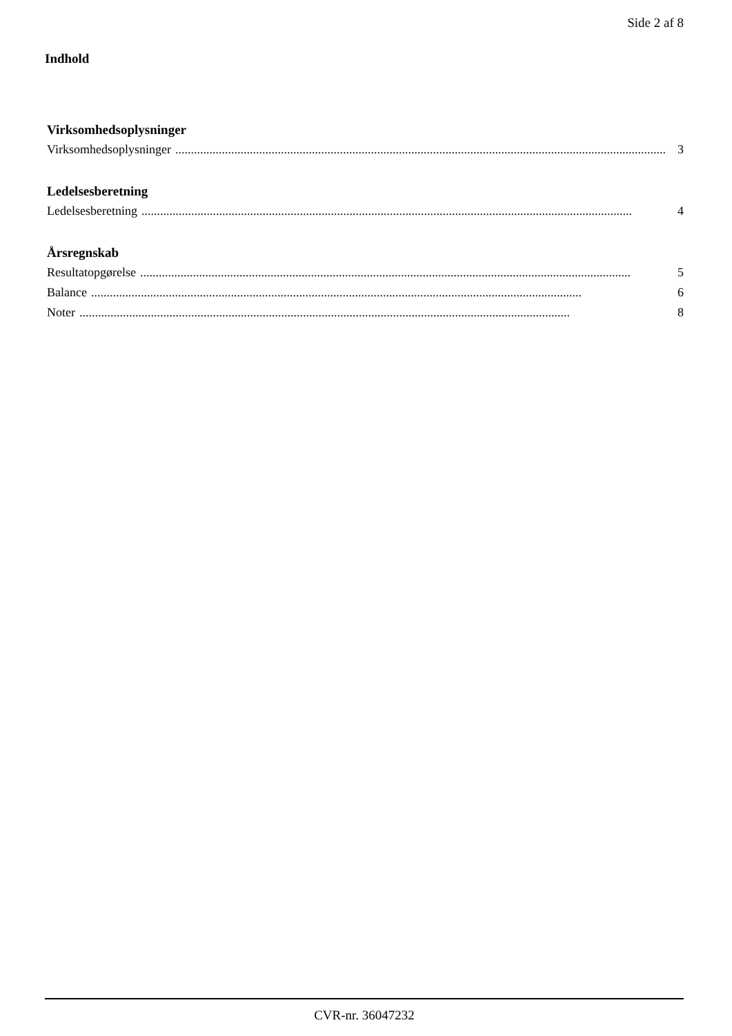Side 2 af 8
Indhold
Virksomhedsoplysninger
Virksomhedsoplysninger.............................................................................................................................................................. 3
Ledelsesberetning
Ledelsesberetning.............................................................................................................................................................. 4
Årsregnskab
Resultatopgørelse.............................................................................................................................................................. 5
Balance.............................................................................................................................................................. 6
Noter.............................................................................................................................................................. 8
CVR-nr. 36047232